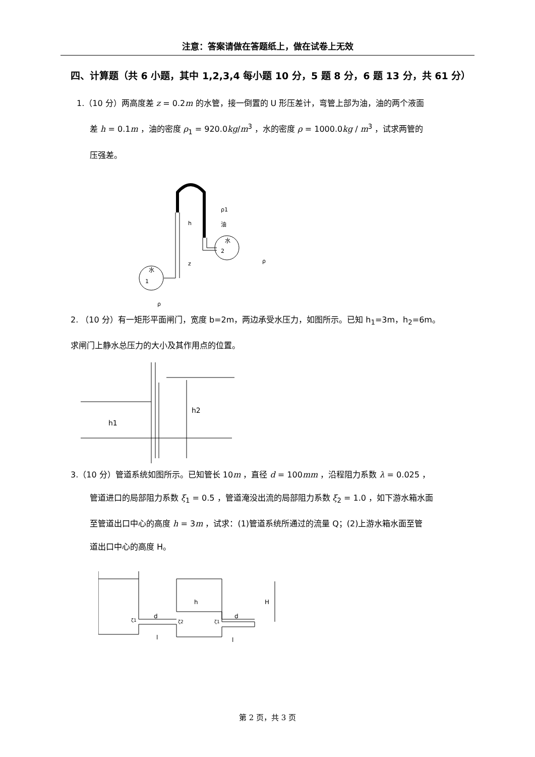注意：答案请做在答题纸上，做在试卷上无效
四、计算题（共 6 小题，其中 1,2,3,4 每小题 10 分，5 题 8 分，6 题 13 分，共 61 分）
1.（10 分）两高度差 z = 0.2m 的水管，接一倒置的 U 形压差计，弯管上部为油，油的两个液面
差 h = 0.1m ，油的密度 ρ<sub>1</sub> = 920.0kg/m<sup>3</sup> ，水的密度 ρ = 1000.0kg / m<sup>3</sup> ，试求两管的
压强差。
水
1
水
2
h
z
ρ1
油
ρ
ρ
2. （10 分）有一矩形平面闸门，宽度 b=2m，两边承受水压力，如图所示。已知 h<sub>1</sub>=3m，h<sub>2</sub>=6m。
求闸门上静水总压力的大小及其作用点的位置。
h1
h2
3.（10 分）管道系统如图所示。已知管长 10m ，直径 d = 100mm ，沿程阻力系数 λ = 0.025 ，
管道进口的局部阻力系数 ξ<sub>1</sub> = 0.5 ，管道淹没出流的局部阻力系数 ξ<sub>2</sub> = 1.0 ，如下游水箱水面
至管道出口中心的高度 h = 3m ，试求：(1)管道系统所通过的流量 Q；(2)上游水箱水面至管
道出口中心的高度 H。
d
d
h
H
l
l
ζ1
ζ2
ζ1
第 2 页，共 3 页